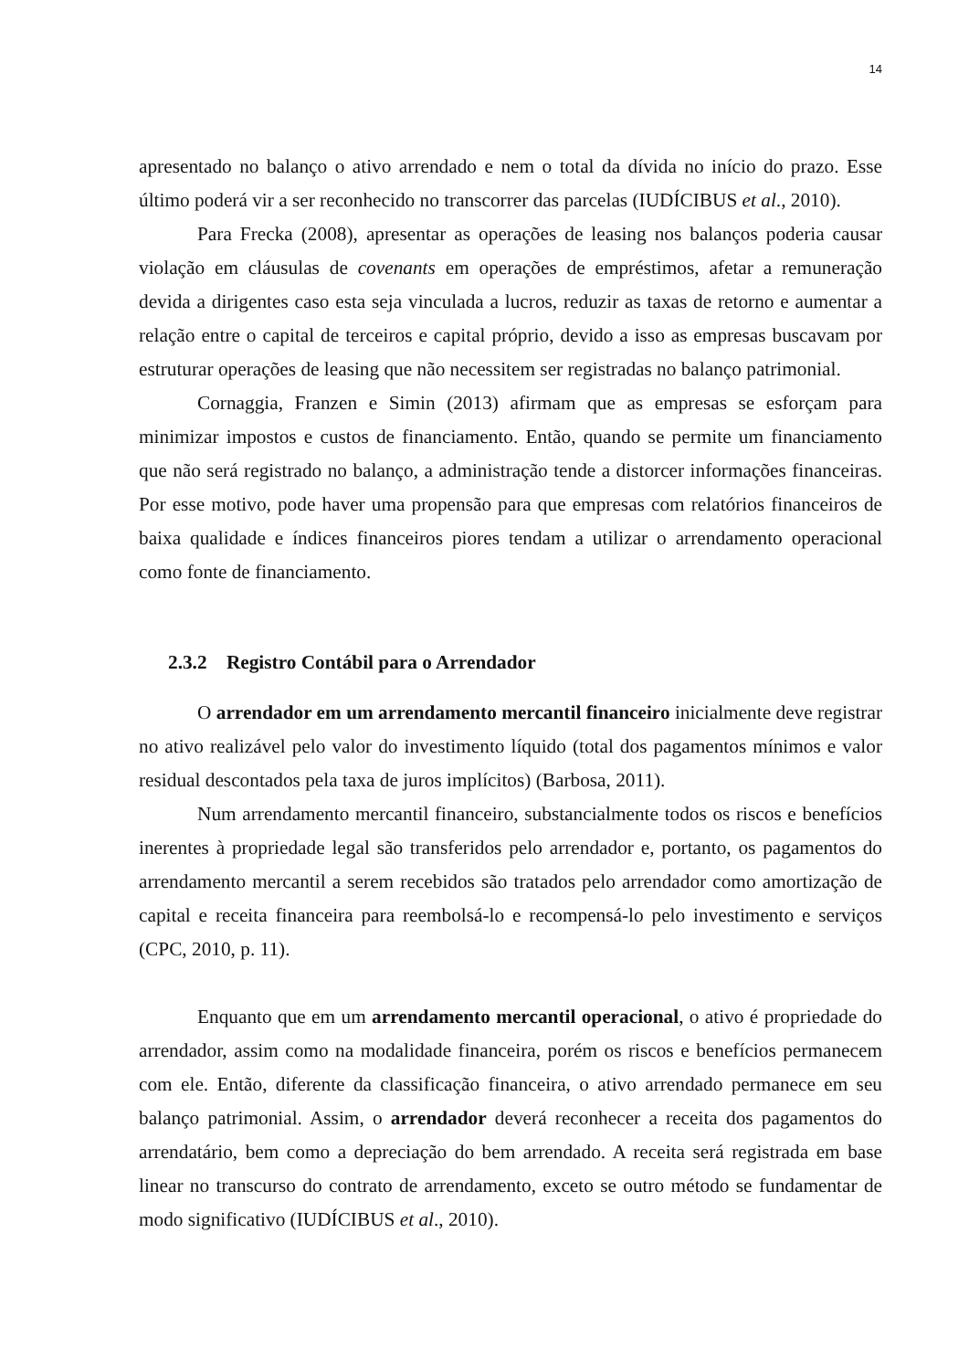14
apresentado no balanço o ativo arrendado e nem o total da dívida no início do prazo. Esse último poderá vir a ser reconhecido no transcorrer das parcelas (IUDÍCIBUS et al., 2010).
Para Frecka (2008), apresentar as operações de leasing nos balanços poderia causar violação em cláusulas de covenants em operações de empréstimos, afetar a remuneração devida a dirigentes caso esta seja vinculada a lucros, reduzir as taxas de retorno e aumentar a relação entre o capital de terceiros e capital próprio, devido a isso as empresas buscavam por estruturar operações de leasing que não necessitem ser registradas no balanço patrimonial.
Cornaggia, Franzen e Simin (2013) afirmam que as empresas se esforçam para minimizar impostos e custos de financiamento. Então, quando se permite um financiamento que não será registrado no balanço, a administração tende a distorcer informações financeiras. Por esse motivo, pode haver uma propensão para que empresas com relatórios financeiros de baixa qualidade e índices financeiros piores tendam a utilizar o arrendamento operacional como fonte de financiamento.
2.3.2 Registro Contábil para o Arrendador
O arrendador em um arrendamento mercantil financeiro inicialmente deve registrar no ativo realizável pelo valor do investimento líquido (total dos pagamentos mínimos e valor residual descontados pela taxa de juros implícitos) (Barbosa, 2011).
Num arrendamento mercantil financeiro, substancialmente todos os riscos e benefícios inerentes à propriedade legal são transferidos pelo arrendador e, portanto, os pagamentos do arrendamento mercantil a serem recebidos são tratados pelo arrendador como amortização de capital e receita financeira para reembolsá-lo e recompensá-lo pelo investimento e serviços (CPC, 2010, p. 11).
Enquanto que em um arrendamento mercantil operacional, o ativo é propriedade do arrendador, assim como na modalidade financeira, porém os riscos e benefícios permanecem com ele. Então, diferente da classificação financeira, o ativo arrendado permanece em seu balanço patrimonial. Assim, o arrendador deverá reconhecer a receita dos pagamentos do arrendatário, bem como a depreciação do bem arrendado. A receita será registrada em base linear no transcurso do contrato de arrendamento, exceto se outro método se fundamentar de modo significativo (IUDÍCIBUS et al., 2010).